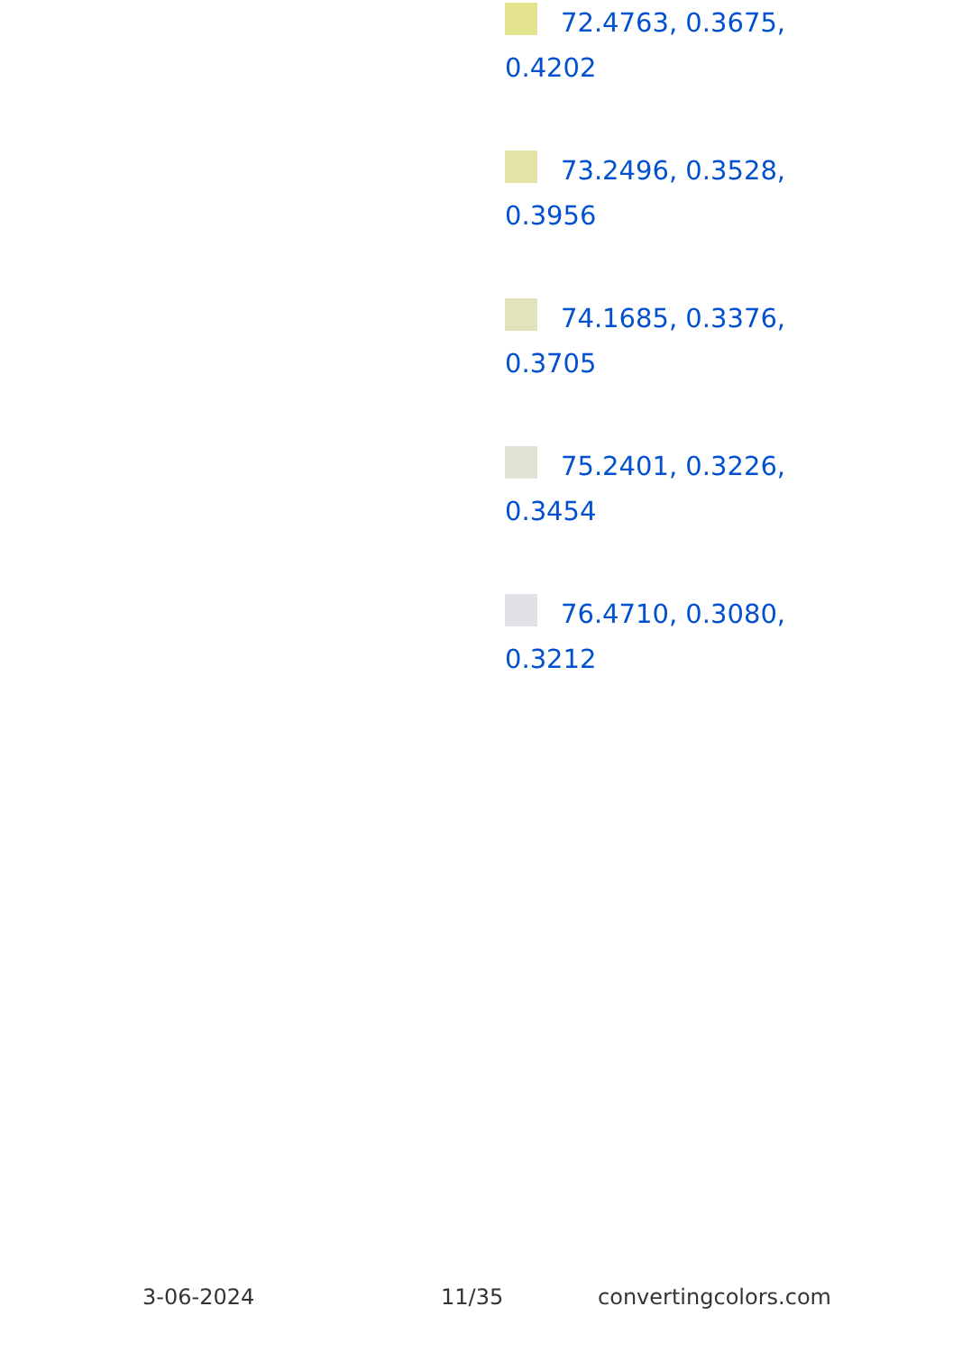72.4763, 0.3675, 0.4202
73.2496, 0.3528, 0.3956
74.1685, 0.3376, 0.3705
75.2401, 0.3226, 0.3454
76.4710, 0.3080, 0.3212
3-06-2024 11/35 convertingcolors.com